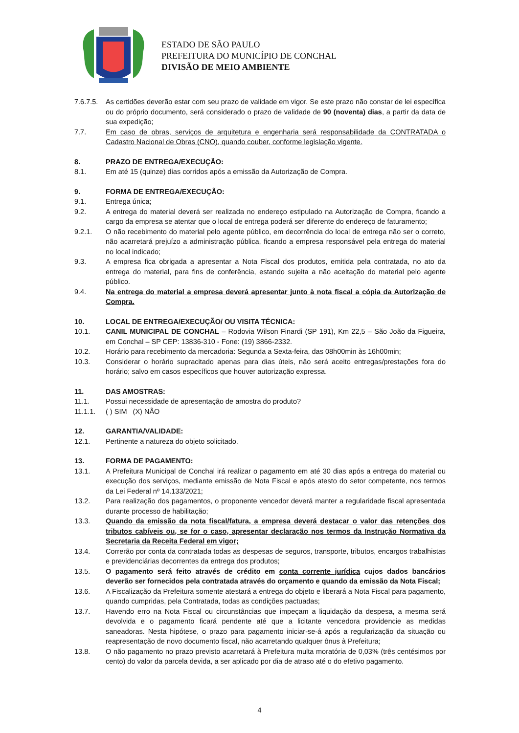ESTADO DE SÃO PAULO
PREFEITURA DO MUNICÍPIO DE CONCHAL
DIVISÃO DE MEIO AMBIENTE
7.6.7.5.
As certidões deverão estar com seu prazo de validade em vigor. Se este prazo não constar de lei específica ou do próprio documento, será considerado o prazo de validade de 90 (noventa) dias, a partir da data de sua expedição;
7.7. Em caso de obras, serviços de arquitetura e engenharia será responsabilidade da CONTRATADA o Cadastro Nacional de Obras (CNO), quando couber, conforme legislação vigente.
8. PRAZO DE ENTREGA/EXECUÇÃO:
8.1. Em até 15 (quinze) dias corridos após a emissão da Autorização de Compra.
9. FORMA DE ENTREGA/EXECUÇÃO:
9.1. Entrega única;
9.2. A entrega do material deverá ser realizada no endereço estipulado na Autorização de Compra, ficando a cargo da empresa se atentar que o local de entrega poderá ser diferente do endereço de faturamento;
9.2.1. O não recebimento do material pelo agente público, em decorrência do local de entrega não ser o correto, não acarretará prejuízo a administração pública, ficando a empresa responsável pela entrega do material no local indicado;
9.3. A empresa fica obrigada a apresentar a Nota Fiscal dos produtos, emitida pela contratada, no ato da entrega do material, para fins de conferência, estando sujeita a não aceitação do material pelo agente público.
9.4. Na entrega do material a empresa deverá apresentar junto à nota fiscal a cópia da Autorização de Compra.
10. LOCAL DE ENTREGA/EXECUÇÃO/ OU VISITA TÉCNICA:
10.1. CANIL MUNICIPAL DE CONCHAL – Rodovia Wilson Finardi (SP 191), Km 22,5 – São João da Figueira, em Conchal – SP CEP: 13836-310 - Fone: (19) 3866-2332.
10.2. Horário para recebimento da mercadoria: Segunda a Sexta-feira, das 08h00min às 16h00min;
10.3. Considerar o horário supracitado apenas para dias úteis, não será aceito entregas/prestações fora do horário; salvo em casos específicos que houver autorização expressa.
11. DAS AMOSTRAS:
11.1. Possui necessidade de apresentação de amostra do produto?
11.1.1. ( ) SIM (X) NÃO
12. GARANTIA/VALIDADE:
12.1. Pertinente a natureza do objeto solicitado.
13. FORMA DE PAGAMENTO:
13.1. A Prefeitura Municipal de Conchal irá realizar o pagamento em até 30 dias após a entrega do material ou execução dos serviços, mediante emissão de Nota Fiscal e após atesto do setor competente, nos termos da Lei Federal nº 14.133/2021;
13.2. Para realização dos pagamentos, o proponente vencedor deverá manter a regularidade fiscal apresentada durante processo de habilitação;
13.3. Quando da emissão da nota fiscal/fatura, a empresa deverá destacar o valor das retenções dos tributos cabíveis ou, se for o caso, apresentar declaração nos termos da Instrução Normativa da Secretaria da Receita Federal em vigor;
13.4. Correrão por conta da contratada todas as despesas de seguros, transporte, tributos, encargos trabalhistas e previdenciárias decorrentes da entrega dos produtos;
13.5. O pagamento será feito através de crédito em conta corrente jurídica cujos dados bancários deverão ser fornecidos pela contratada através do orçamento e quando da emissão da Nota Fiscal;
13.6. A Fiscalização da Prefeitura somente atestará a entrega do objeto e liberará a Nota Fiscal para pagamento, quando cumpridas, pela Contratada, todas as condições pactuadas;
13.7. Havendo erro na Nota Fiscal ou circunstâncias que impeçam a liquidação da despesa, a mesma será devolvida e o pagamento ficará pendente até que a licitante vencedora providencie as medidas saneadoras. Nesta hipótese, o prazo para pagamento iniciar-se-á após a regularização da situação ou reapresentação de novo documento fiscal, não acarretando qualquer ônus à Prefeitura;
13.8. O não pagamento no prazo previsto acarretará à Prefeitura multa moratória de 0,03% (três centésimos por cento) do valor da parcela devida, a ser aplicado por dia de atraso até o do efetivo pagamento.
4